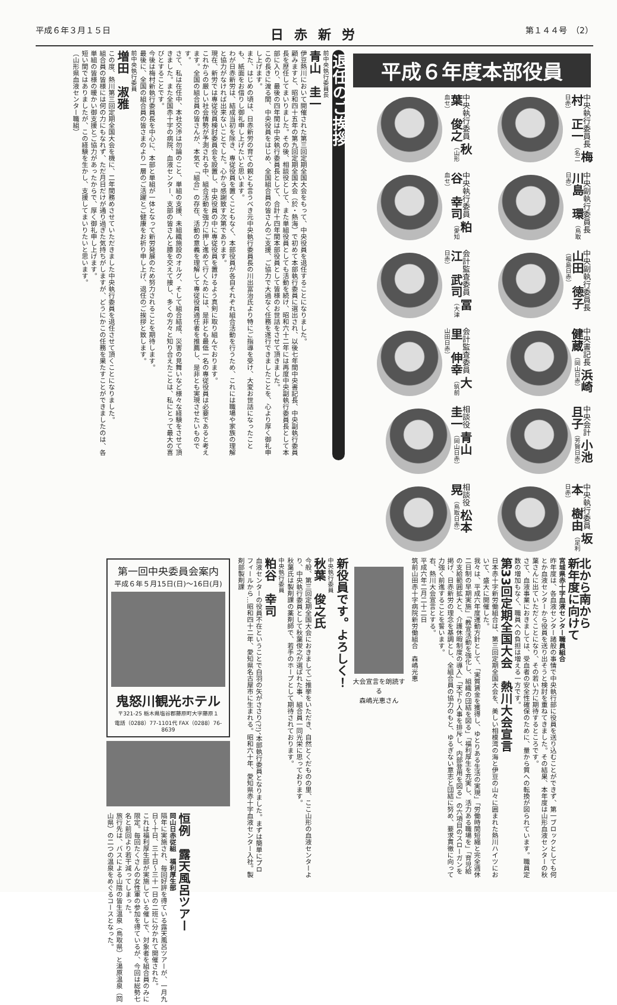平成６年３月１５日 日赤新労 第１４４号　（2）
退任のご挨拶
前中央執行委員長
青山　圭一
伊豆熱川において開催された第三回定期全国大会をもって、中央役員を退任することになりました。
顧みますと、昭和四十五年の第九回定期全国大会（於・熱海）で初めて本部執行委員に選出され、以後七年間中央書記長、中央副執行委員長を歴任してまいりました。その後、相談役として、また単組役員としても活動を続け、昭和六十二年には再度中央副執行委員長として本部に入り、最後の四年間は中央執行委員長として、合計十四年間本部役員として皆様のお世話をさせて頂きました。
この長きに渡る間、中央役員をはじめ、全国組合員の皆さんのご支援、ご協力で大過なく任務を遂行できましたことを、心より厚く御礼申し上げます。
また、はじめの頃は、日赤新労の育ての親とも言うべき元中央執行委員長の川出富治氏より特にご指導を受け、大変お世話になったことも、紙面をお借りし御礼申し上げたいと思います。
わが日赤新労は、結成当初を除き、専従役員を置くこともなく、本部役員が各自それぞれ組合活動を行うため、これには職場や家族の理解と協力がなければ出来ないことでした。心から感謝致す次第であります。
現在、新労では専従役員検討委員会を設置し、中央役員の中に専従役員を置けるよう真剣に取り組んでおります。
これからの厳しい社会情勢が予測される中、組合活動を強力に押し進めて行くためには、是非とも最低一名の専従役員は必要であると考えます。全国の組合員の皆さんが、本気で「組合」の存在、活動の意義を理解して専従役員適任者を推薦し、是非とも実現させたいものです。
さて、私は在任中、本社交渉は勿論のこと、単組の支援、未組織施設のオルグ、そして組合結成、災害の見舞いなど様々な経験をさせて頂きました。また全国赤十字の病院、血液センター、支部の皆さんと膝を交えて接し、多くの方々と知り合えたことは、私にとって最大の喜びとすることです。
今後は梅村新執行委員長を中心に、本部と単組が一体となって新労発展のため努力されることを期待します。
最後に、全国の組合員の皆さまのより一層のご活躍とご健康をお祈り申し上げ、退任のご挨拶と致します。
前中央執行委員
増田　淑雅
この度、熱川第三回定期全国大会を機に、二年間務めさせていただきました中央執行委員を退任させて頂くことになりました。
組合員の皆様には何の力にもなれず、ただ月日だけが通り過ぎた気持ちがしますが、どうにかこの任務を果たすことができましたのは、各単組の皆様の暖かい御支援とご協力があったからで、厚く御礼申し上げます。
短い間ではありましたが、この経験を生かし、支援してまいりたいと思います。
（山形県血液センター職組）
平成６年度本部役員
中央執行委員長 梅村　正一 （名二日赤）
中央執行委員 秋葉　俊之 （山形血セ）
中央副執行委員長 川島　環 （鳥取日赤）
中央執行委員 粕谷　幸司 （愛知血セ）
中央副執行委員長 山田　徳子 （福島日赤）
会計監査委員 冨江　武司 （大津日赤）
中央書記長 浜崎　健蔵 （岡山日赤）
会計監査委員 大里　伸幸 （筑前山田日赤）
中央会計 小池　且子 （芳賀日赤）
相談役 青山　圭一 （岡山日赤）
中央執行委員 坂本　樹由 （足利日赤）
相談役 松本　晃 （鳥取日赤）
新役員です。よろしく！
中央執行委員
秋葉　俊之氏
今般、第三回定期全国大会におきましてご推挙をいただき、自然とくだものの里、ここ山形の血液センターより、中央執行委員として秋葉俊之が選ばれた事、組合員一同光栄に思っております。
秋葉氏は製剤課の薬剤師で、若手のホープとして期待されております。
中央執行委員
粕谷　幸司
血液センターの役員不在ということで白羽の矢がささり(?!)、本部執行委員となりました。まずは簡単にプロフィールから…昭和四十二年、愛知県名古屋市に生まれる。昭和六十年、愛知県赤十字血液センター入社。製剤部製剤課
第一回中央委員会案内
平成６年５月15日(日)〜16日(月)
鬼怒川観光ホテル
〒321-25 栃木県塩谷郡藤原町大字藤原１
電話（0288）77-1101代 FAX（0288）76-8639
恒例　露天風呂ツアー
岡山日赤従組　福利厚生部
隔年に実施され、毎回好評を得ている露天風呂ツアーが、一月九日〜十日、三十日〜三十一日の二班に分かれて開催された。
これは福利厚生部が実施している催しで、対象者を組合員のみに限定。毎回たくさんの女性軍の参加を得ているが、今回は総勢七名と前回より若干減ってしまった。
旅行先は、バスによる山陰の皆生温泉（鳥取県）と湯原温泉（岡山県）の二つの温泉をめぐるコースとなった。
北から南から
新年度に向けて
宮城県赤十字血液センター職員組合
昨年度は、各血液センター諸般の事情で中央執行部に役員を送り込むことができず、第一ブロックとしても何とか血液センターから役員を送り出そうと検討を重ねてきました。その結果、本年度は山形血液センターの秋葉さんに出ていただくことになり、その若い力に期待するところです。
さて、血液事業におきましては、受血者の安全性確保のために、量から質への転換が図られています。職員定数の増加もなく、職員への負担は増える一方です。
第33回定期全国大会　熱川大会宣言
日本赤十字新労働組合は、第三回定期全国大会を、美しい相模湾の海と伊豆の山々に囲まれた熱川ハイツにおいて、盛大に開催した。
我々は、平成六年度運動方針として、「実質賃金を獲得し、ゆとりある生活の実現」「労働時間短縮と完全週休二日制の早期実施」「教宣活動を強化し、組織の団結を図る」「福利厚生を充実し、活力ある職場を」「育児給の支給範囲拡大と、介護休暇制度の導入」「天下り人事を排斥し、内部登用を図る」の六項目のスローガンを掲げ、日赤新労の理念を基調とし、全組合員の協力のもと、ゆるぎない意志と団結に努め、要求貫徹に向って力強く前進することを誓います。
右、熱川大会宣言とする。
平成六年二月二十二日
筑前山田赤十字病院新労働組合　森嶋光恵
大会宣言を朗読する
森嶋光恵さん